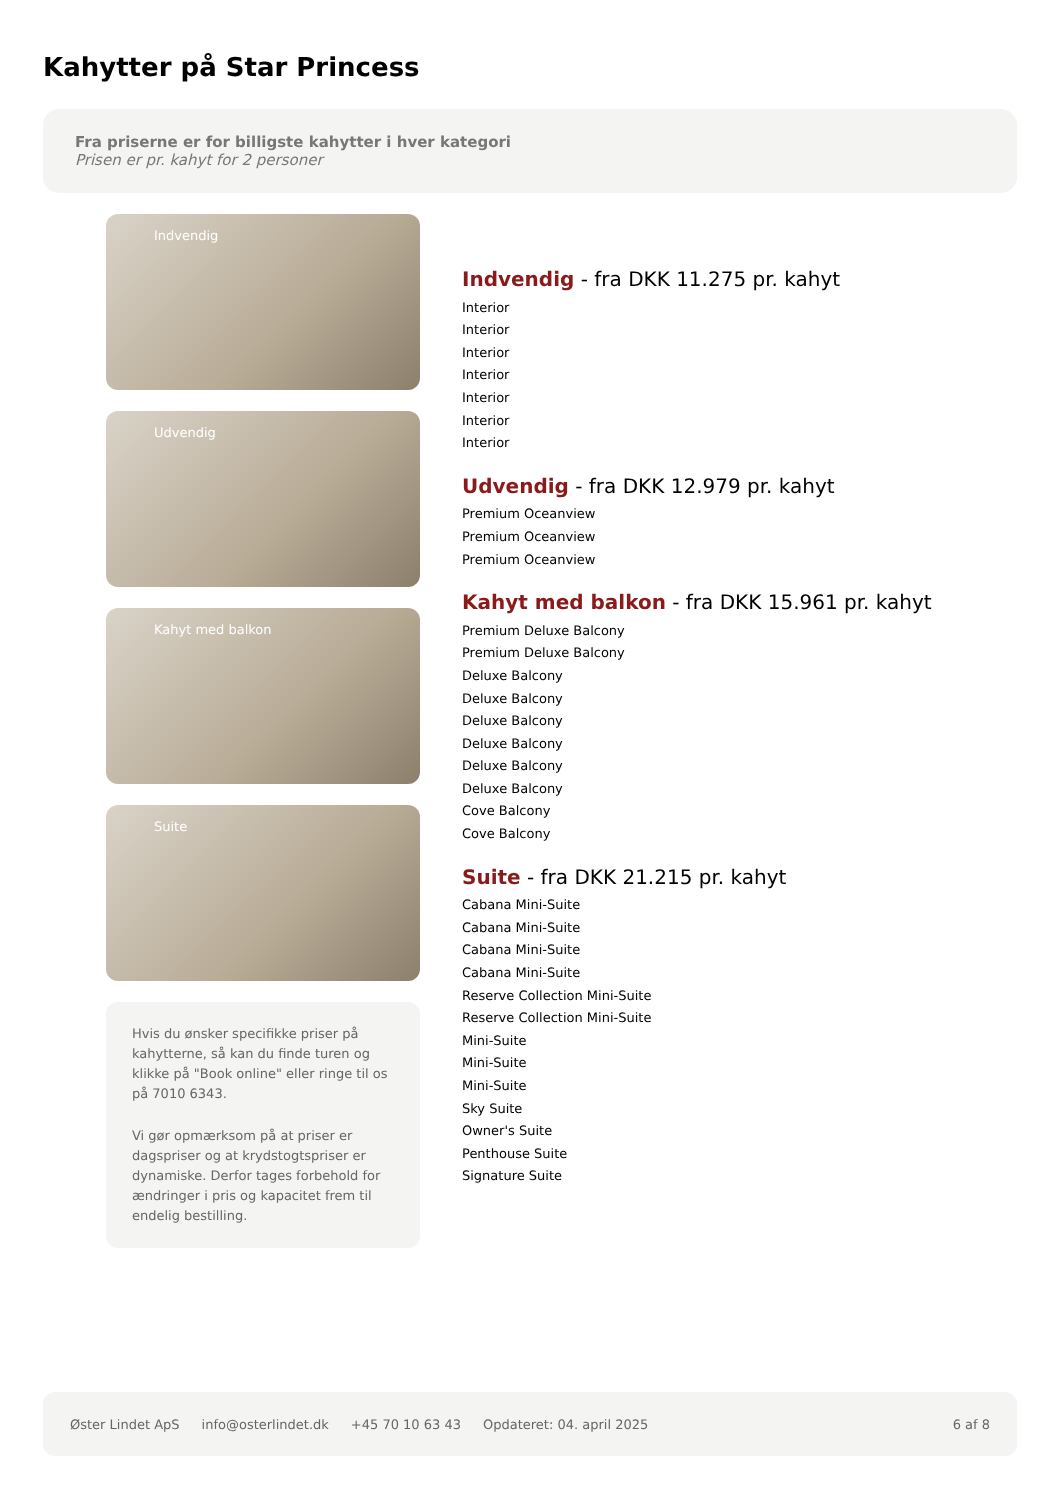Kahytter på Star Princess
Fra priserne er for billigste kahytter i hver kategori
Prisen er pr. kahyt for 2 personer
Indvendig
Udvendig
Kahyt med balkon
Suite
Hvis du ønsker specifikke priser på kahytterne, så kan du finde turen og klikke på "Book online" eller ringe til os på 7010 6343.
Vi gør opmærksom på at priser er dagspriser og at krydstogtspriser er dynamiske. Derfor tages forbehold for ændringer i pris og kapacitet frem til endelig bestilling.
Indvendig - fra DKK 11.275 pr. kahyt
Interior
Interior
Interior
Interior
Interior
Interior
Interior
Udvendig - fra DKK 12.979 pr. kahyt
Premium Oceanview
Premium Oceanview
Premium Oceanview
Kahyt med balkon - fra DKK 15.961 pr. kahyt
Premium Deluxe Balcony
Premium Deluxe Balcony
Deluxe Balcony
Deluxe Balcony
Deluxe Balcony
Deluxe Balcony
Deluxe Balcony
Deluxe Balcony
Cove Balcony
Cove Balcony
Suite - fra DKK 21.215 pr. kahyt
Cabana Mini-Suite
Cabana Mini-Suite
Cabana Mini-Suite
Cabana Mini-Suite
Reserve Collection Mini-Suite
Reserve Collection Mini-Suite
Mini-Suite
Mini-Suite
Mini-Suite
Sky Suite
Owner's Suite
Penthouse Suite
Signature Suite
Øster Lindet ApS info@osterlindet.dk +45 70 10 63 43 Opdateret: 04. april 2025 6 af 8